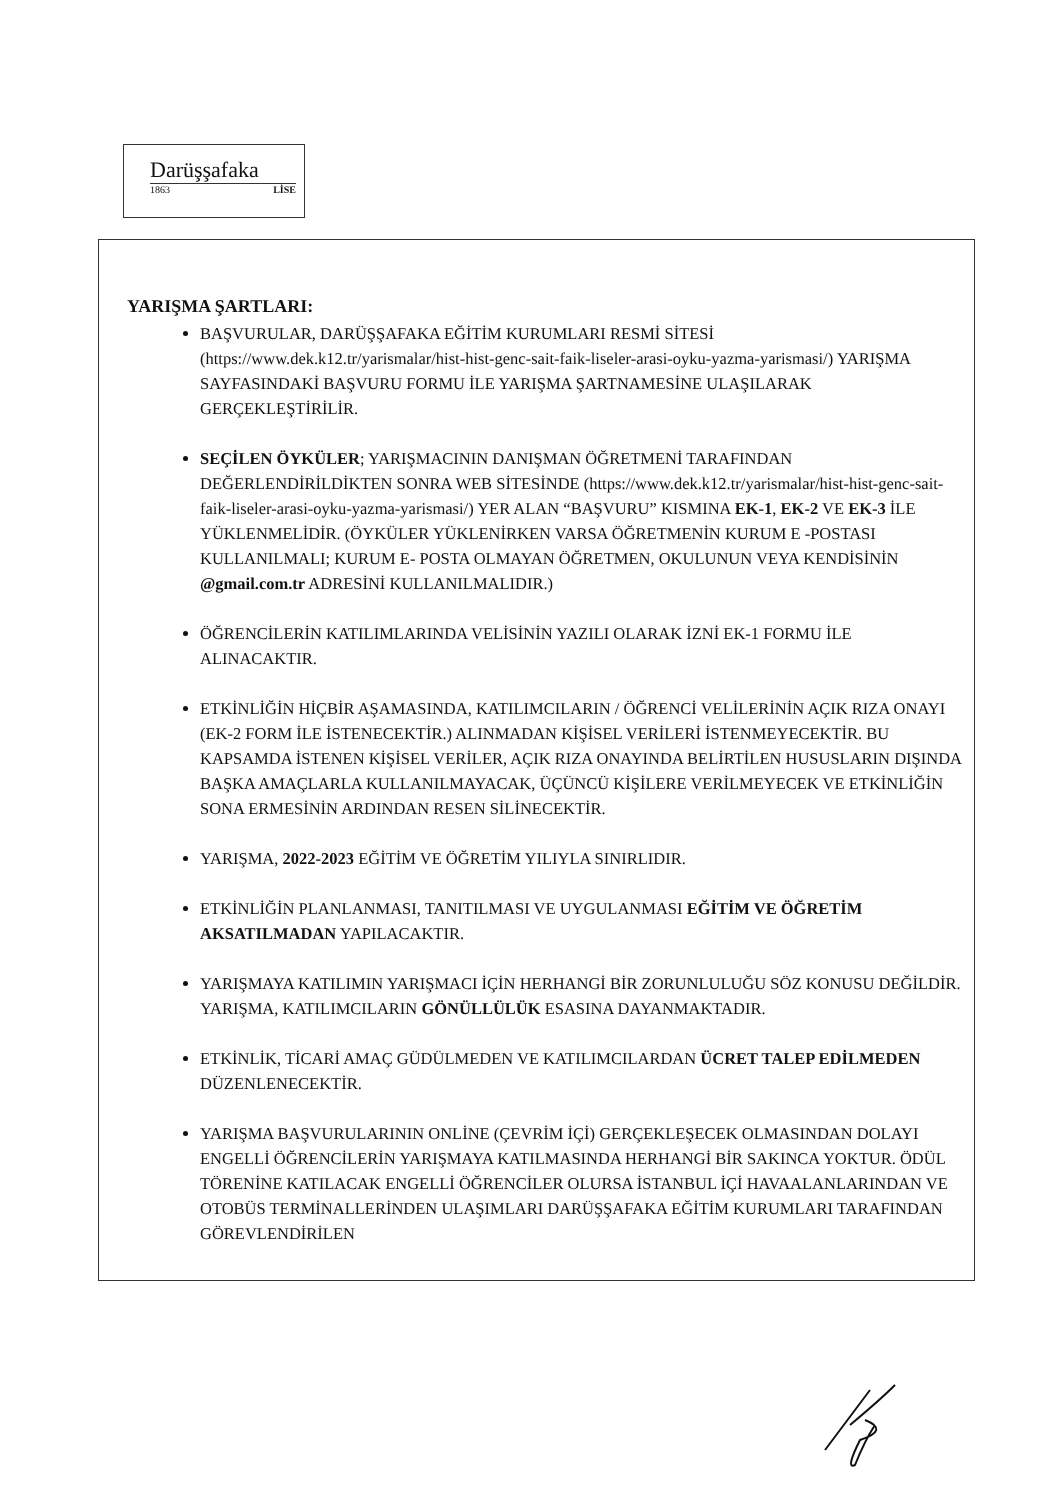Darüşşafaka
1863 LİSE
YARIŞMA ŞARTLARI:
BAŞVURULAR, DARÜŞŞAFAKA EĞİTİM KURUMLARI RESMİ SİTESİ (https://www.dek.k12.tr/yarismalar/hist-hist-genc-sait-faik-liseler-arasi-oyku-yazma-yarismasi/) YARIŞMA SAYFASINDAKİ BAŞVURU FORMU İLE YARIŞMA ŞARTNAMESİNE ULAŞILARAK GERÇEKLEŞTİRİLİR.
SEÇİLEN ÖYKÜLER; YARIŞMACININ DANIŞMAN ÖĞRETMENİ TARAFINDAN DEĞERLENDİRİLDİKTEN SONRA WEB SİTESİNDE (https://www.dek.k12.tr/yarismalar/hist-hist-genc-sait-faik-liseler-arasi-oyku-yazma-yarismasi/) YER ALAN “BAŞVURU” KISMINA EK-1, EK-2 VE EK-3 İLE YÜKLENMELİDİR. (ÖYKÜLER YÜKLENİRKEN VARSA ÖĞRETMENİN KURUM E -POSTASI KULLANILMALI; KURUM E- POSTA OLMAYAN ÖĞRETMEN, OKULUNUN VEYA KENDİSİNİN @gmail.com.tr ADRESİNİ KULLANILMALIDIR.)
ÖĞRENCİLERİN KATILIMLARINDA VELİSİNİN YAZILI OLARAK İZNİ EK-1 FORMU İLE ALINACAKTIR.
ETKİNLİĞİN HİÇBİR AŞAMASINDA, KATILIMCILARIN / ÖĞRENCİ VELİLERİNİN AÇIK RIZA ONAYI (EK-2 FORM İLE İSTENECEKTİR.) ALINMADAN KİŞİSEL VERİLERİ İSTENMEYECEKTİR. BU KAPSAMDA İSTENEN KİŞİSEL VERİLER, AÇIK RIZA ONAYINDA BELİRTİLEN HUSUSLARIN DIŞINDA BAŞKA AMAÇLARLA KULLANILMAYACAK, ÜÇÜNCÜ KİŞİLERE VERİLMEYECEK VE ETKİNLİĞİN SONA ERMESİNİN ARDINDAN RESEN SİLİNECEKTİR.
YARIŞMA, 2022-2023 EĞİTİM VE ÖĞRETİM YILIYLA SINIRLIDIR.
ETKİNLİĞİN PLANLANMASI, TANITILMASI VE UYGULANMASI EĞİTİM VE ÖĞRETİM AKSATILMADAN YAPILACAKTIR.
YARIŞMAYA KATILIMIN YARIŞMACI İÇİN HERHANGİ BİR ZORUNLULUĞU SÖZ KONUSU DEĞİLDİR. YARIŞMA, KATILIMCILARIN GÖNÜLLÜLÜK ESASINA DAYANMAKTADIR.
ETKİNLİK, TİCARİ AMAÇ GÜDÜLMEDEN VE KATILIMCILARDAN ÜCRET TALEP EDİLMEDEN DÜZENLENECEKTİR.
YARIŞMA BAŞVURULARININ ONLİNE (ÇEVRİM İÇİ) GERÇEKLEŞECEK OLMASINDAN DOLAYI ENGELLİ ÖĞRENCİLERİN YARIŞMAYA KATILMASINDA HERHANGİ BİR SAKINCA YOKTUR. ÖDÜL TÖRENİNE KATILACAK ENGELLİ ÖĞRENCİLER OLURSA İSTANBUL İÇİ HAVAALANLARINDAN VE OTOBÜS TERMİNALLERİNDEN ULAŞIMLARI DARÜŞŞAFAKA EĞİTİM KURUMLARI TARAFINDAN GÖREVLENDİRİLEN